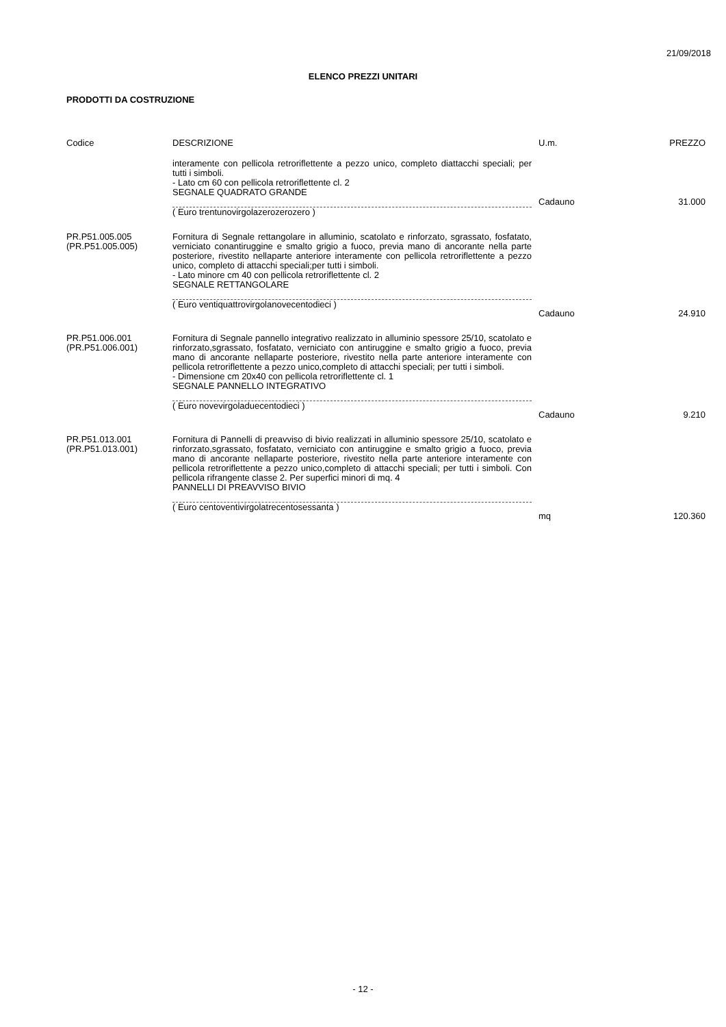21/09/2018
ELENCO PREZZI UNITARI
PRODOTTI DA COSTRUZIONE
| Codice | DESCRIZIONE | U.m. | PREZZO |
| --- | --- | --- | --- |
| | interamente con pellicola retroriflettente a pezzo unico, completo diattacchi speciali; per tutti i simboli. - Lato cm 60 con pellicola retroriflettente cl. 2 SEGNALE QUADRATO GRANDE ( Euro trentunovirgolazerozerozero ) | Cadauno | 31.000 |
| PR.P51.005.005 (PR.P51.005.005) | Fornitura di Segnale rettangolare in alluminio, scatolato e rinforzato, sgrassato, fosfatato, verniciato conantiruggine e smalto grigio a fuoco, previa mano di ancorante nella parte posteriore, rivestito nellaparte anteriore interamente con pellicola retroriflettente a pezzo unico, completo di attacchi speciali;per tutti i simboli. - Lato minore cm 40 con pellicola retroriflettente cl. 2 SEGNALE RETTANGOLARE ( Euro ventiquattrovirgolanovecentodieci ) | Cadauno | 24.910 |
| PR.P51.006.001 (PR.P51.006.001) | Fornitura di Segnale pannello integrativo realizzato in alluminio spessore 25/10, scatolato e rinforzato,sgrassato, fosfatato, verniciato con antiruggine e smalto grigio a fuoco, previa mano di ancorante nellaparte posteriore, rivestito nella parte anteriore interamente con pellicola retroriflettente a pezzo unico,completo di attacchi speciali; per tutti i simboli. - Dimensione cm 20x40 con pellicola retroriflettente cl. 1 SEGNALE PANNELLO INTEGRATIVO ( Euro novevirgoladuecentodieci ) | Cadauno | 9.210 |
| PR.P51.013.001 (PR.P51.013.001) | Fornitura di Pannelli di preavviso di bivio realizzati in alluminio spessore 25/10, scatolato e rinforzato,sgrassato, fosfatato, verniciato con antiruggine e smalto grigio a fuoco, previa mano di ancorante nellaparte posteriore, rivestito nella parte anteriore interamente con pellicola retroriflettente a pezzo unico,completo di attacchi speciali; per tutti i simboli. Con pellicola rifrangente classe 2. Per superfici minori di mq. 4 PANNELLI DI PREAVVISO BIVIO ( Euro centoventivirgolatrecentosessanta ) | mq | 120.360 |
- 12 -